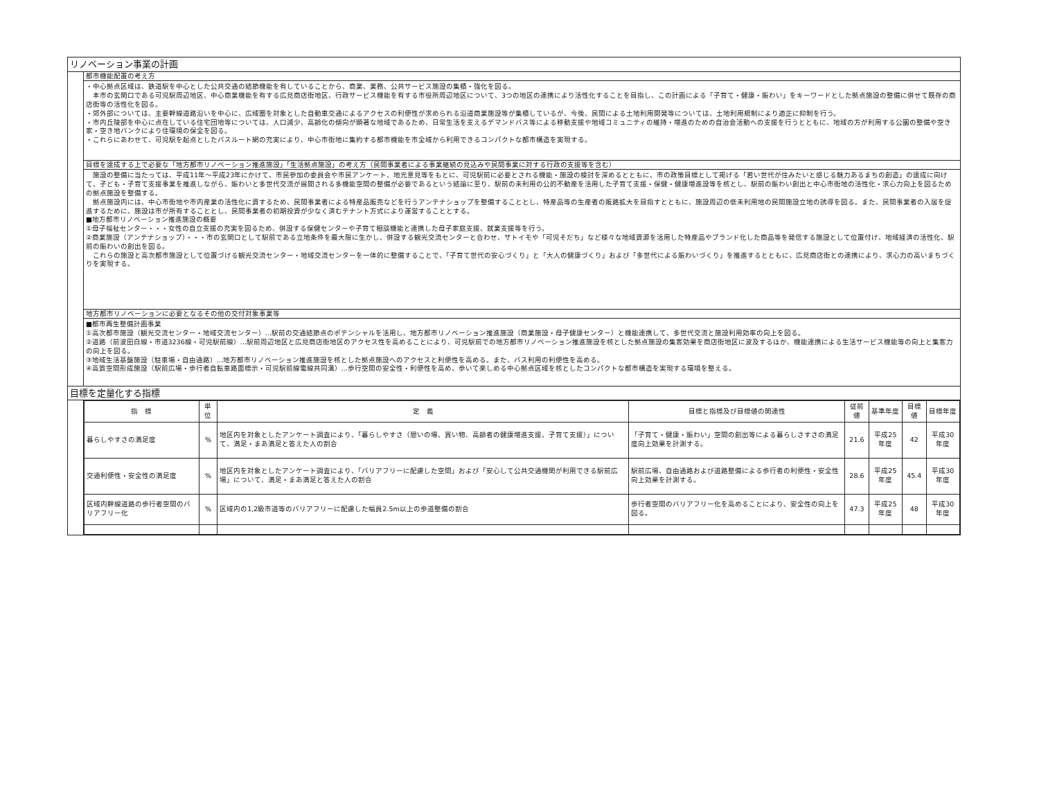リノベーション事業の計画
都市機能配置の考え方
・中心拠点区域は、鉄道駅を中心とした公共交通の結節機能を有していることから、商業、業務、公共サービス施設の集積・強化を図る。
　本市の玄関口である可児駅周辺地区、中心商業機能を有する広見商店街地区、行政サービス機能を有する市役所周辺地区について、3つの地区の連携により活性化することを目指し、この計画による「子育て・健康・賑わい」をキーワードとした拠点施設の整備に併せて既存の商店街等の活性化を図る。
・郊外部については、主要幹線道路沿いを中心に、広域圏を対象とした自動車交通によるアクセスの利便性が求められる沿道商業施設等が集積しているが、今後、民間による土地利用開発等については、土地利用規制により適正に抑制を行う。
・市内丘陵部を中心に点在している住宅団地等については、人口減少、高齢化の傾向が顕著な地域であるため、日常生活を支えるデマンドバス等による移動支援や地域コミュニティの維持・増進のための自治会活動への支援を行うとともに、地域の方が利用する公園の整備や空き家・空き地バンクにより住環境の保全を図る。
・これらにあわせて、可児駅を起点としたバスルート網の充実により、中心市街地に集約する都市機能を市全域から利用できるコンパクトな都市構造を実現する。
目標を達成する上で必要な「地方都市リノベーション推進施設」「生活拠点施設」の考え方（民間事業者による事業継続の見込みや民間事業に対する行政の支援等を含む）
　施設の整備に当たっては、平成11年～平成23年にかけて、市民参加の委員会や市民アンケート、地元意見等をもとに、可児駅前に必要とされる機能・施設の検討を深めるとともに、市の政策目標として掲げる「若い世代が住みたいと感じる魅力あるまちの創造」の達成に向けて、子ども・子育て支援事業を推進しながら、賑わいと多世代交流が展開される多機能空間の整備が必要であるという結論に至り、駅前の未利用の公的不動産を活用した子育て支援・保健・健康増進設等を核とし、駅前の賑わい創出と中心市街地の活性化・求心力向上を図るための拠点施設を整備する。
　拠点施設内には、中心市街地や市内産業の活性化に資するため、民間事業者による特産品販売などを行うアンテナショップを整備することとし、特産品等の生産者の販路拡大を目指すとともに、施設周辺の低未利用地の民間施設立地の誘導を図る。また、民間事業者の入居を促進するために、施設は市が所有することとし、民間事業者の初期投資が少なく済むテナント方式により運営することとする。
■地方都市リノベーション推進施設の概要
①母子福祉センター・・・女性の自立支援の充実を図るため、併設する保健センターや子育て相談機能と連携した母子家庭支援、就業支援等を行う。
②商業施設（アンテナショップ）・・・市の玄関口として駅前である立地条件を最大限に生かし、併設する観光交流センターと合わせ、サトイモや「可児そだち」など様々な地域資源を活用した特産品やブランド化した商品等を発信する施設として位置付け、地域経済の活性化、駅前の賑わいの創出を図る。
　これらの施設と高次都市施設として位置づける観光交流センター・地域交流センターを一体的に整備することで、「子育て世代の安心づくり」と「大人の健康づくり」および「多世代による賑わいづくり」を推進するとともに、広見商店街との連携により、求心力の高いまちづくりを実現する。
地方都市リノベーションに必要となるその他の交付対象事業等
■都市再生整備計画事業
①高次都市施設（観光交流センター・地域交流センター）…駅前の交通結節点のポテンシャルを活用し、地方都市リノベーション推進施設（商業施設・母子健康センター）と機能連携して、多世代交流と施設利用効率の向上を図る。
②道路（前波田白線・市道3236線・可児駅前線）…駅前周辺地区と広見商店街地区のアクセス性を高めることにより、可児駅前での地方都市リノベーション推進施設を核とした拠点施設の集客効果を商店街地区に波及するほか、機能連携による生活サービス機能等の向上と集客力の向上を図る。
③地域生活基盤施設（駐車場・自由通路）…地方都市リノベーション推進施設を核とした拠点施設へのアクセスと利便性を高める。また、バス利用の利便性を高める。
④高質空間形成施設（駅前広場・歩行者自転車路面標示・可児駅前線電線共同溝）…歩行空間の安全性・利便性を高め、歩いて楽しめる中心拠点区域を核としたコンパクトな都市構造を実現する環境を整える。
目標を定量化する指標
| 指 標 | 単 位 | 定 義 | 目標と指標及び目標値の関連性 | 従前値 | 基準年度 | 目標値 | 目標年度 |
| --- | --- | --- | --- | --- | --- | --- | --- |
| 暮らしやすさの満足度 | % | 地区内を対象としたアンケート調査により、「暮らしやすさ（憩いの場、買い物、高齢者の健康増進支援、子育て支援）」について、満足・まあ満足と答えた人の割合 | 「子育て・健康・賑わい」空間の創出等による暮らしさすさの満足度向上効果を計測する。 | 21.6 | 平成25年度 | 42 | 平成30年度 |
| 交通利便性・安全性の満足度 | % | 地区内を対象としたアンケート調査により、「バリアフリーに配慮した空間」および「安心して公共交通機関が利用できる駅前広場」について、満足・まあ満足と答えた人の割合 | 駅前広場、自由通路および道路整備による歩行者の利便性・安全性向上効果を計測する。 | 28.6 | 平成25年度 | 45.4 | 平成30年度 |
| 区域内幹線道路の歩行者空間のバリアフリー化 | % | 区域内の1,2級市道等のバリアフリーに配慮した幅員2.5m以上の歩道整備の割合 | 歩行者空間のバリアフリー化を高めることにより、安全性の向上を図る。 | 47.3 | 平成25年度 | 48 | 平成30年度 |